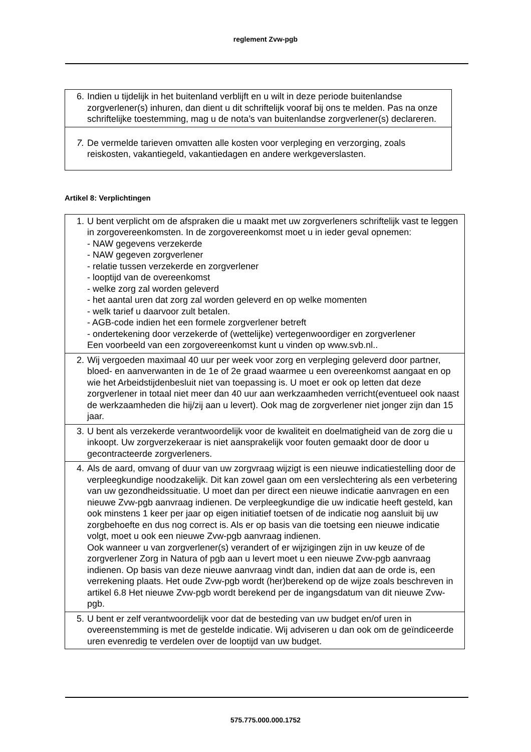reglement Zvw-pgb
| 6. | Indien u tijdelijk in het buitenland verblijft en u wilt in deze periode buitenlandse zorgverlener(s) inhuren, dan dient u dit schriftelijk vooraf bij ons te melden. Pas na onze schriftelijke toestemming, mag u de nota’s van buitenlandse zorgverlener(s) declareren. |
| 7. | De vermelde tarieven omvatten alle kosten voor verpleging en verzorging, zoals reiskosten, vakantiegeld, vakantiedagen en andere werkgeverslasten. |
Artikel 8: Verplichtingen
| 1. | U bent verplicht om de afspraken die u maakt met uw zorgverleners schriftelijk vast te leggen in zorgovereenkomsten. In de zorgovereenkomst moet u in ieder geval opnemen: - NAW gegevens verzekerde - NAW gegeven zorgverlener - relatie tussen verzekerde en zorgverlener - looptijd van de overeenkomst - welke zorg zal worden geleverd - het aantal uren dat zorg zal worden geleverd en op welke momenten - welk tarief u daarvoor zult betalen. - AGB-code indien het een formele zorgverlener betreft - ondertekening door verzekerde of (wettelijke) vertegenwoordiger en zorgverlener Een voorbeeld van een zorgovereenkomst kunt u vinden op www.svb.nl.. |
| 2. | Wij vergoeden maximaal 40 uur per week voor zorg en verpleging geleverd door partner, bloed- en aanverwanten in de 1e of 2e graad waarmee u een overeenkomst aangaat en op wie het Arbeidstijdenbesluit niet van toepassing is. U moet er ook op letten dat deze zorgverlener in totaal niet meer dan 40 uur aan werkzaamheden verricht(eventueel ook naast de werkzaamheden die hij/zij aan u levert). Ook mag de zorgverlener niet jonger zijn dan 15 jaar. |
| 3. | U bent als verzekerde verantwoordelijk voor de kwaliteit en doelmatigheid van de zorg die u inkoopt. Uw zorgverzekeraar is niet aansprakelijk voor fouten gemaakt door de door u gecontracteerde zorgverleners. |
| 4. | Als de aard, omvang of duur van uw zorgvraag wijzigt is een nieuwe indicatiestelling door de verpleegkundige noodzakelijk. Dit kan zowel gaan om een verslechtering als een verbetering van uw gezondheidssituatie. U moet dan per direct een nieuwe indicatie aanvragen en een nieuwe Zvw-pgb aanvraag indienen. De verpleegkundige die uw indicatie heeft gesteld, kan ook minstens 1 keer per jaar op eigen initiatief toetsen of de indicatie nog aansluit bij uw zorgbehoefte en dus nog correct is. Als er op basis van die toetsing een nieuwe indicatie volgt, moet u ook een nieuwe Zvw-pgb aanvraag indienen. Ook wanneer u van zorgverlener(s) verandert of er wijzigingen zijn in uw keuze of de zorgverlener Zorg in Natura of pgb aan u levert moet u een nieuwe Zvw-pgb aanvraag indienen. Op basis van deze nieuwe aanvraag vindt dan, indien dat aan de orde is, een verrekening plaats. Het oude Zvw-pgb wordt (her)berekend op de wijze zoals beschreven in artikel 6.8 Het nieuwe Zvw-pgb wordt berekend per de ingangsdatum van dit nieuwe Zvw-pgb. |
| 5. | U bent er zelf verantwoordelijk voor dat de besteding van uw budget en/of uren in overeenstemming is met de gestelde indicatie. Wij adviseren u dan ook om de geïndiceerde uren evenredig te verdelen over de looptijd van uw budget. |
575.775.000.000.1752